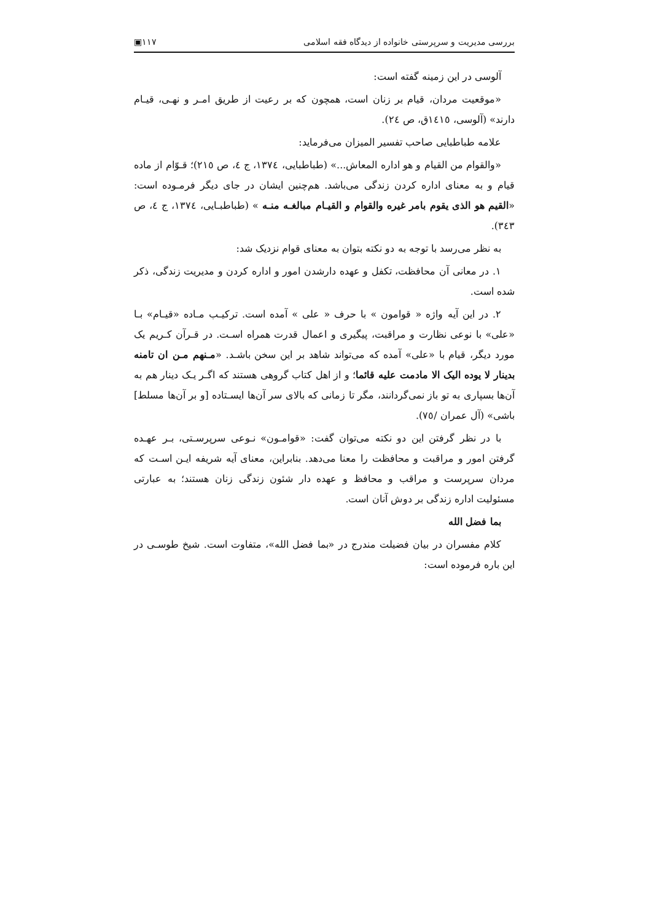بررسی مدیریت و سرپرستی خانواده از دیدگاه فقه اسلامی ۱۱۷▣
آلوسی در این زمینه گفته است:
«موقعیت مردان، قیام بر زنان است، همچون که بر رعیت از طریق امـر و نهـی، قیـام دارند» (آلوسی، ١٤١٥ق، ص ٢٤).
علامه طباطبایی صاحب تفسیر المیزان می‌فرماید:
«والقوام من القیام و هو اداره المعاش...» (طباطبایی، ١٣٧٤، ج ٤، ص ٢١٥)؛ قـوّام از ماده قیام و به معنای اداره کردن زندگی می‌باشد. هم‌چنین ایشان در جای دیگر فرمـوده است: «القیم هو الذی یقوم بامر غیره والقوام و القیـام مبالغـه منـه » (طباطبـایی، ١٣٧٤، ج ٤، ص ٣٤٣).
به نظر می‌رسد با توجه به دو نکته بتوان به معنای قوام نزدیک شد:
١. در معانی آن محافظت، تکفل و عهده دارشدن امور و اداره کردن و مدیریت زندگی، ذکر شده است.
٢. در این آیه واژه « قوامون » با حرف « علی » آمده است. ترکیـب مـاده «قیـام» بـا «علی» با نوعی نظارت و مراقبت، پیگیری و اعمال قدرت همراه اسـت. در قـرآن کـریم یک مورد دیگر، قیام با «علی» آمده که می‌تواند شاهد بر این سخن باشـد. «مـنهم مـن ان تامنه بدینار لا یوده الیک الا مادمت علیه قائما؛ و از اهل کتاب گروهی هستند که اگـر یـک دینار هم به آن‌ها بسپاری به تو باز نمی‌گردانند، مگر تا زمانی که بالای سر آن‌ها ایسـتاده [و بر آن‌ها مسلط] باشی» (آل عمران /٧٥).
با در نظر گرفتن این دو نکته می‌توان گفت: «قوامـون» نـوعی سرپرسـتی، بـر عهـده گرفتن امور و مراقبت و محافظت را معنا می‌دهد. بنابراین، معنای آیه شریفه ایـن اسـت که مردان سرپرست و مراقب و محافظ و عهده دار شئون زندگی زنان هستند؛ به عبارتی مسئولیت اداره زندگی بر دوش آنان است.
بما فضل الله
کلام مفسران در بیان فضیلت مندرج در «بما فضل الله»، متفاوت است. شیخ طوسـی در این باره فرموده است: